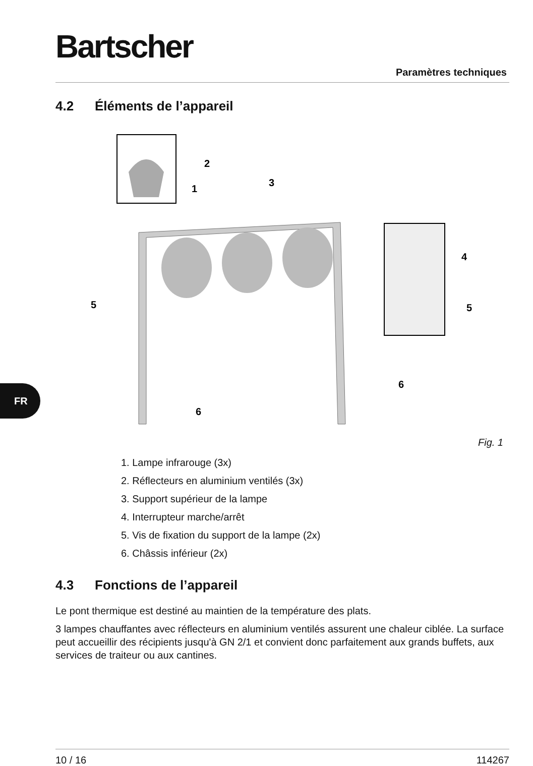Bartscher
Paramètres techniques
FR
4.2 Éléments de l’appareil
2
1
3
4
5
5
6
6
Fig. 1
1. Lampe infrarouge (3x)
2. Réflecteurs en aluminium ventilés (3x)
3. Support supérieur de la lampe
4. Interrupteur marche/arrêt
5. Vis de fixation du support de la lampe (2x)
6. Châssis inférieur (2x)
4.3 Fonctions de l’appareil
Le pont thermique est destiné au maintien de la température des plats.
3 lampes chauffantes avec réflecteurs en aluminium ventilés assurent une chaleur ciblée. La surface peut accueillir des récipients jusqu'à GN 2/1 et convient donc parfaitement aux grands buffets, aux services de traiteur ou aux cantines.
10 / 16 114267